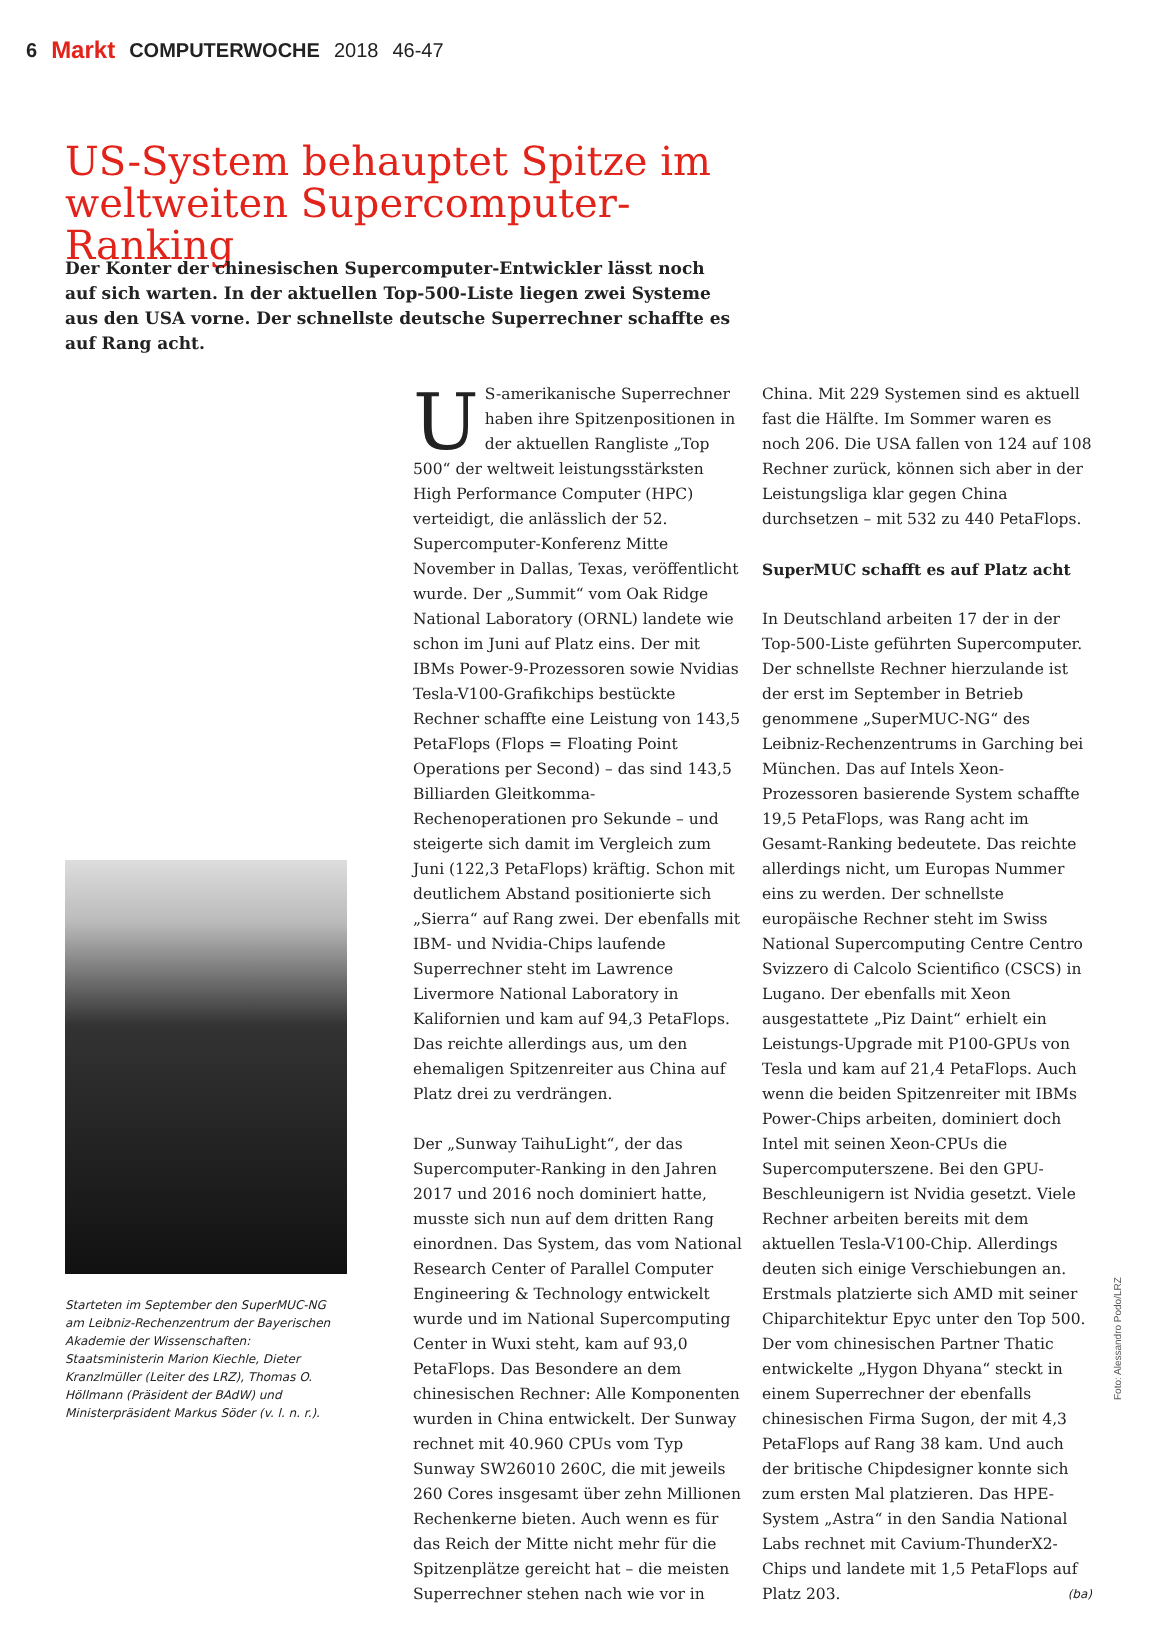6 Markt COMPUTERWOCHE 2018 46-47
US-System behauptet Spitze im weltweiten Supercomputer-Ranking
Der Konter der chinesischen Supercomputer-Entwickler lässt noch auf sich warten. In der aktuellen Top-500-Liste liegen zwei Systeme aus den USA vorne. Der schnellste deutsche Superrechner schaffte es auf Rang acht.
Starteten im September den SuperMUC-NG am Leibniz-Rechenzentrum der Bayerischen Akademie der Wissenschaften: Staatsministerin Marion Kiechle, Dieter Kranzlmüller (Leiter des LRZ), Thomas O. Höllmann (Präsident der BAdW) und Ministerpräsident Markus Söder (v. l. n. r.).
US-amerikanische Superrechner haben ihre Spitzenpositionen in der aktuellen Rangliste „Top 500“ der weltweit leistungsstärksten High Performance Computer (HPC) verteidigt, die anlässlich der 52. Supercomputer-Konferenz Mitte November in Dallas, Texas, veröffentlicht wurde. Der „Summit“ vom Oak Ridge National Laboratory (ORNL) landete wie schon im Juni auf Platz eins. Der mit IBMs Power-9-Prozessoren sowie Nvidias Tesla-V100-Grafikchips bestückte Rechner schaffte eine Leistung von 143,5 PetaFlops (Flops = Floating Point Operations per Second) – das sind 143,5 Billiarden Gleitkomma-Rechenoperationen pro Sekunde – und steigerte sich damit im Vergleich zum Juni (122,3 PetaFlops) kräftig. Schon mit deutlichem Abstand positionierte sich „Sierra“ auf Rang zwei. Der ebenfalls mit IBM- und Nvidia-Chips laufende Superrechner steht im Lawrence Livermore National Laboratory in Kalifornien und kam auf 94,3 PetaFlops. Das reichte allerdings aus, um den ehemaligen Spitzenreiter aus China auf Platz drei zu verdrängen.
Der „Sunway TaihuLight“, der das Supercomputer-Ranking in den Jahren 2017 und 2016 noch dominiert hatte, musste sich nun auf dem dritten Rang einordnen. Das System, das vom National Research Center of Parallel Computer Engineering & Technology entwickelt wurde und im National Supercomputing Center in Wuxi steht, kam auf 93,0 PetaFlops. Das Besondere an dem chinesischen Rechner: Alle Komponenten wurden in China entwickelt. Der Sunway rechnet mit 40.960 CPUs vom Typ Sunway SW26010 260C, die mit jeweils 260 Cores insgesamt über zehn Millionen Rechenkerne bieten. Auch wenn es für das Reich der Mitte nicht mehr für die Spitzenplätze gereicht hat – die meisten Superrechner stehen nach wie vor in
China. Mit 229 Systemen sind es aktuell fast die Hälfte. Im Sommer waren es noch 206. Die USA fallen von 124 auf 108 Rechner zurück, können sich aber in der Leistungsliga klar gegen China durchsetzen – mit 532 zu 440 PetaFlops.
SuperMUC schafft es auf Platz acht
In Deutschland arbeiten 17 der in der Top-500-Liste geführten Supercomputer. Der schnellste Rechner hierzulande ist der erst im September in Betrieb genommene „SuperMUC-NG“ des Leibniz-Rechenzentrums in Garching bei München. Das auf Intels Xeon-Prozessoren basierende System schaffte 19,5 PetaFlops, was Rang acht im Gesamt-Ranking bedeutete. Das reichte allerdings nicht, um Europas Nummer eins zu werden. Der schnellste europäische Rechner steht im Swiss National Supercomputing Centre Centro Svizzero di Calcolo Scientifico (CSCS) in Lugano. Der ebenfalls mit Xeon ausgestattete „Piz Daint“ erhielt ein Leistungs-Upgrade mit P100-GPUs von Tesla und kam auf 21,4 PetaFlops. Auch wenn die beiden Spitzenreiter mit IBMs Power-Chips arbeiten, dominiert doch Intel mit seinen Xeon-CPUs die Supercomputerszene. Bei den GPU-Beschleunigern ist Nvidia gesetzt. Viele Rechner arbeiten bereits mit dem aktuellen Tesla-V100-Chip. Allerdings deuten sich einige Verschiebungen an. Erstmals platzierte sich AMD mit seiner Chiparchitektur Epyc unter den Top 500. Der vom chinesischen Partner Thatic entwickelte „Hygon Dhyana“ steckt in einem Superrechner der ebenfalls chinesischen Firma Sugon, der mit 4,3 PetaFlops auf Rang 38 kam. Und auch der britische Chipdesigner konnte sich zum ersten Mal platzieren. Das HPE-System „Astra“ in den Sandia National Labs rechnet mit Cavium-ThunderX2-Chips und landete mit 1,5 PetaFlops auf Platz 203. (ba)
Foto: Alessandro Podo/LRZ